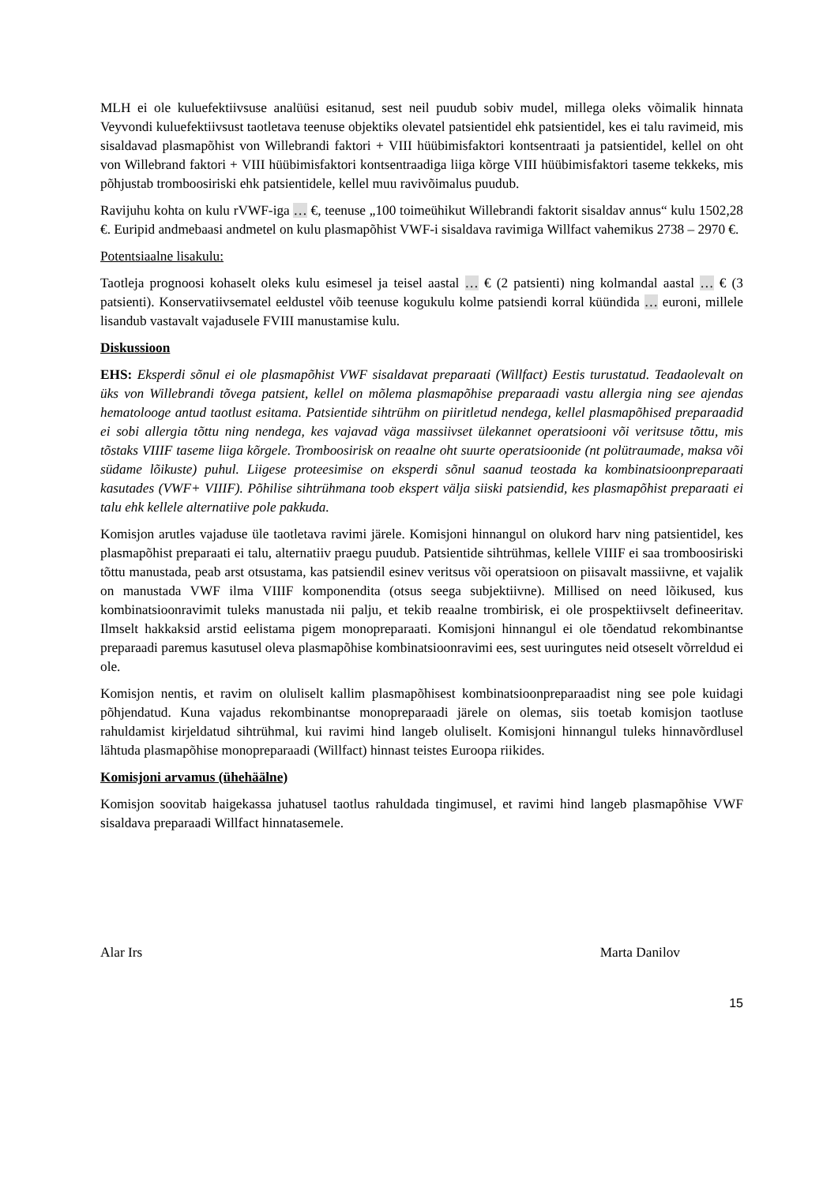MLH ei ole kuluefektiivsuse analüüsi esitanud, sest neil puudub sobiv mudel, millega oleks võimalik hinnata Veyvondi kuluefektiivsust taotletava teenuse objektiks olevatel patsientidel ehk patsientidel, kes ei talu ravimeid, mis sisaldavad plasmapõhist von Willebrandi faktori + VIII hüübimisfaktori kontsentraati ja patsientidel, kellel on oht von Willebrand faktori + VIII hüübimisfaktori kontsentraadiga liiga kõrge VIII hüübimisfaktori taseme tekkeks, mis põhjustab tromboosiriski ehk patsientidele, kellel muu ravivõimalus puudub.
Ravijuhu kohta on kulu rVWF-iga … €, teenuse „100 toimeühikut Willebrandi faktorit sisaldav annus“ kulu 1502,28 €. Euripid andmebaasi andmetel on kulu plasmapõhist VWF-i sisaldava ravimiga Willfact vahemikus 2738 – 2970 €.
Potentsiaalne lisakulu:
Taotleja prognoosi kohaselt oleks kulu esimesel ja teisel aastal … € (2 patsienti) ning kolmandal aastal … € (3 patsienti). Konservatiivsematel eeldustel võib teenuse kogukulu kolme patsiendi korral küündida … euroni, millele lisandub vastavalt vajadusele FVIII manustamise kulu.
Diskussioon
EHS: Eksperdi sõnul ei ole plasmapõhist VWF sisaldavat preparaati (Willfact) Eestis turustatud. Teadaolevalt on üks von Willebrandi tõvega patsient, kellel on mõlema plasmapõhise preparaadi vastu allergia ning see ajendas hematolooge antud taotlust esitama. Patsientide sihtrühm on piiritletud nendega, kellel plasmapõhised preparaadid ei sobi allergia tõttu ning nendega, kes vajavad väga massiivset ülekannet operatsiooni või veritsuse tõttu, mis tõstaks VIIIF taseme liiga kõrgele. Tromboosirisk on reaalne oht suurte operatsioonide (nt polütraumade, maksa või südame lõikuste) puhul. Liigese proteesimise on eksperdi sõnul saanud teostada ka kombinatsioonpreparaati kasutades (VWF+ VIIIF). Põhilise sihtrühmana toob ekspert välja siiski patsiendid, kes plasmapõhist preparaati ei talu ehk kellele alternatiive pole pakkuda.
Komisjon arutles vajaduse üle taotletava ravimi järele. Komisjoni hinnangul on olukord harv ning patsientidel, kes plasmapõhist preparaati ei talu, alternatiiv praegu puudub. Patsientide sihtrühmas, kellele VIIIF ei saa tromboosiriski tõttu manustada, peab arst otsustama, kas patsiendil esinev veritsus või operatsioon on piisavalt massiivne, et vajalik on manustada VWF ilma VIIIF komponendita (otsus seega subjektiivne). Millised on need lõikused, kus kombinatsioonravimit tuleks manustada nii palju, et tekib reaalne trombirisk, ei ole prospektiivselt defineeritav. Ilmselt hakkaksid arstid eelistama pigem monopreparaati. Komisjoni hinnangul ei ole tõendatud rekombinantse preparaadi paremus kasutusel oleva plasmapõhise kombinatsioonravimi ees, sest uuringutes neid otseselt võrreldud ei ole.
Komisjon nentis, et ravim on oluliselt kallim plasmapõhisest kombinatsioonpreparaadist ning see pole kuidagi põhjendatud. Kuna vajadus rekombinantse monopreparaadi järele on olemas, siis toetab komisjon taotluse rahuldamist kirjeldatud sihtrühmal, kui ravimi hind langeb oluliselt. Komisjoni hinnangul tuleks hinnavõrdlusel lähtuda plasmapõhise monopreparaadi (Willfact) hinnast teistes Euroopa riikides.
Komisjoni arvamus (ühehäälne)
Komisjon soovitab haigekassa juhatusel taotlus rahuldada tingimusel, et ravimi hind langeb plasmapõhise VWF sisaldava preparaadi Willfact hinnatasemele.
Alar Irs Marta Danilov
15